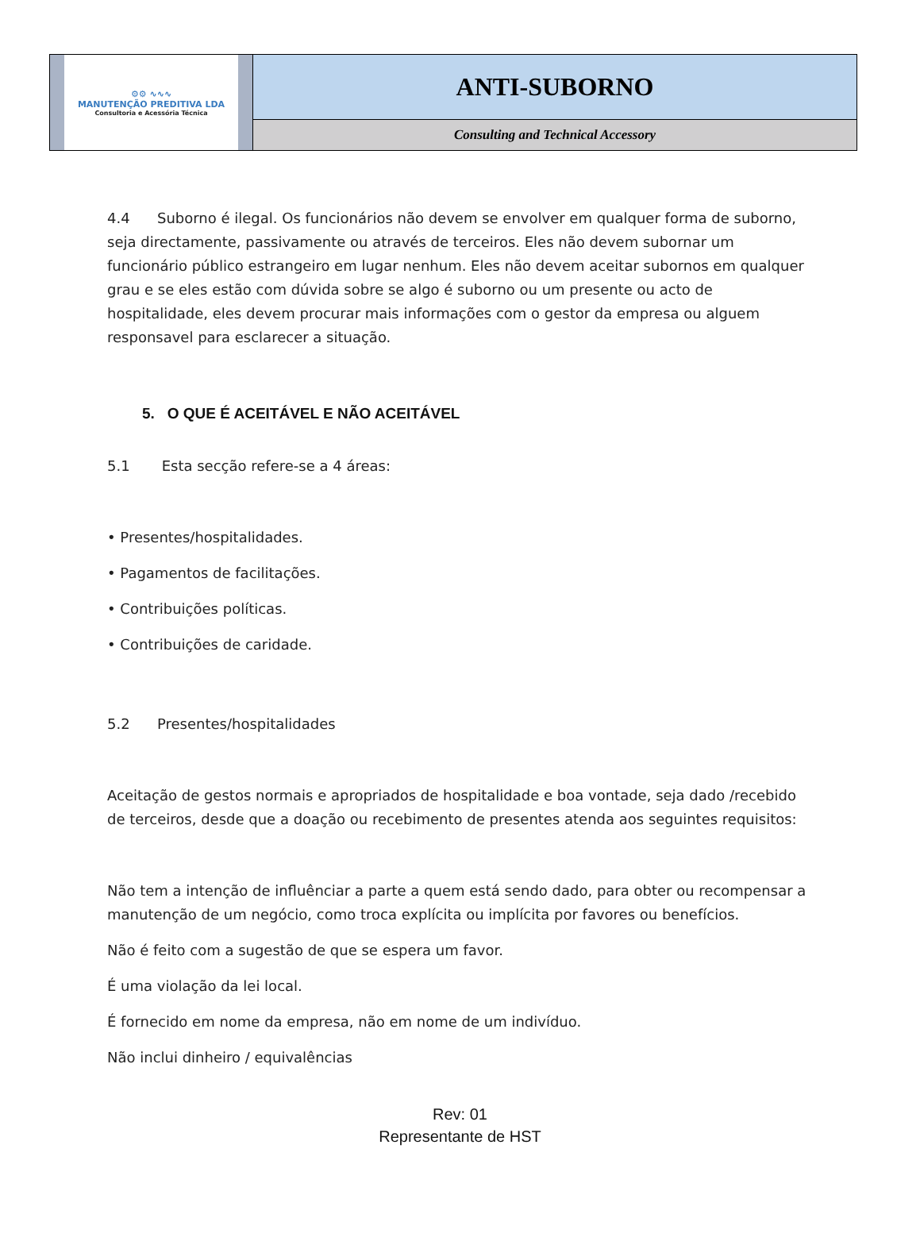| ⚙⚙ ∿∿∿ MANUTENÇÃO PREDITIVA LDA Consultoria e Acessória Técnica | ANTI-SUBORNO |
| | Consulting and Technical Accessory |
4.4 Suborno é ilegal. Os funcionários não devem se envolver em qualquer forma de suborno, seja directamente, passivamente ou através de terceiros. Eles não devem subornar um funcionário público estrangeiro em lugar nenhum. Eles não devem aceitar subornos em qualquer grau e se eles estão com dúvida sobre se algo é suborno ou um presente ou acto de hospitalidade, eles devem procurar mais informações com o gestor da empresa ou alguem responsavel para esclarecer a situação.
5. O QUE É ACEITÁVEL E NÃO ACEITÁVEL
5.1 Esta secção refere-se a 4 áreas:
• Presentes/hospitalidades.
• Pagamentos de facilitações.
• Contribuições políticas.
• Contribuições de caridade.
5.2 Presentes/hospitalidades
Aceitação de gestos normais e apropriados de hospitalidade e boa vontade, seja dado /recebido de terceiros, desde que a doação ou recebimento de presentes atenda aos seguintes requisitos:
Não tem a intenção de influênciar a parte a quem está sendo dado, para obter ou recompensar a manutenção de um negócio, como troca explícita ou implícita por favores ou benefícios.
Não é feito com a sugestão de que se espera um favor.
É uma violação da lei local.
É fornecido em nome da empresa, não em nome de um indivíduo.
Não inclui dinheiro / equivalências
Rev: 01
Representante de HST